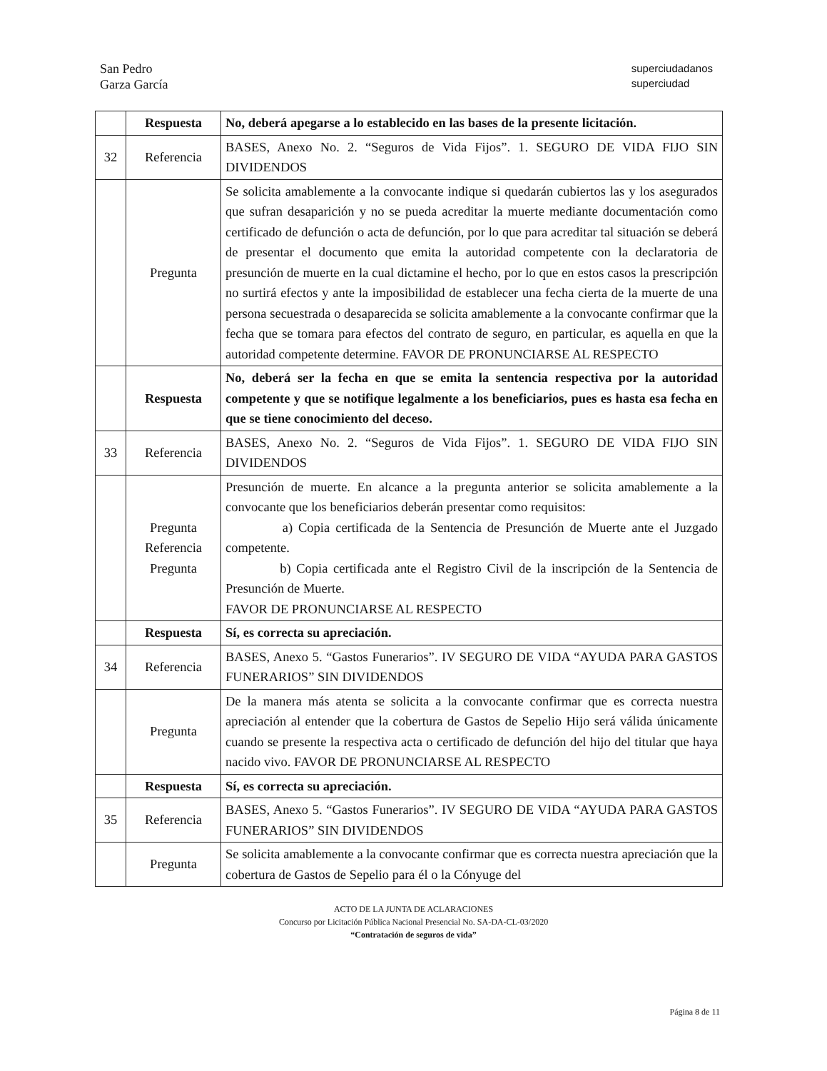San Pedro
Garza García
superciudadanos
superciudad
| | Respuesta | No, deberá apegarse a lo establecido en las bases de la presente licitación. |
| 32 | Referencia | BASES, Anexo No. 2. “Seguros de Vida Fijos”. 1. SEGURO DE VIDA FIJO SIN DIVIDENDOS |
| | Pregunta | Se solicita amablemente a la convocante indique si quedarán cubiertos las y los asegurados que sufran desaparición y no se pueda acreditar la muerte mediante documentación como certificado de defunción o acta de defunción, por lo que para acreditar tal situación se deberá de presentar el documento que emita la autoridad competente con la declaratoria de presunción de muerte en la cual dictamine el hecho, por lo que en estos casos la prescripción no surtirá efectos y ante la imposibilidad de establecer una fecha cierta de la muerte de una persona secuestrada o desaparecida se solicita amablemente a la convocante confirmar que la fecha que se tomara para efectos del contrato de seguro, en particular, es aquella en que la autoridad competente determine. FAVOR DE PRONUNCIARSE AL RESPECTO |
| | Respuesta | No, deberá ser la fecha en que se emita la sentencia respectiva por la autoridad competente y que se notifique legalmente a los beneficiarios, pues es hasta esa fecha en que se tiene conocimiento del deceso. |
| 33 | Referencia | BASES, Anexo No. 2. “Seguros de Vida Fijos”. 1. SEGURO DE VIDA FIJO SIN DIVIDENDOS |
| | Pregunta Referencia Pregunta | Presunción de muerte. En alcance a la pregunta anterior se solicita amablemente a la convocante que los beneficiarios deberán presentar como requisitos: a) Copia certificada de la Sentencia de Presunción de Muerte ante el Juzgado competente. b) Copia certificada ante el Registro Civil de la inscripción de la Sentencia de Presunción de Muerte. FAVOR DE PRONUNCIARSE AL RESPECTO |
| | Respuesta | Sí, es correcta su apreciación. |
| 34 | Referencia | BASES, Anexo 5. “Gastos Funerarios”. IV SEGURO DE VIDA “AYUDA PARA GASTOS FUNERARIOS” SIN DIVIDENDOS |
| | Pregunta | De la manera más atenta se solicita a la convocante confirmar que es correcta nuestra apreciación al entender que la cobertura de Gastos de Sepelio Hijo será válida únicamente cuando se presente la respectiva acta o certificado de defunción del hijo del titular que haya nacido vivo. FAVOR DE PRONUNCIARSE AL RESPECTO |
| | Respuesta | Sí, es correcta su apreciación. |
| 35 | Referencia | BASES, Anexo 5. “Gastos Funerarios”. IV SEGURO DE VIDA “AYUDA PARA GASTOS FUNERARIOS” SIN DIVIDENDOS |
| | Pregunta | Se solicita amablemente a la convocante confirmar que es correcta nuestra apreciación que la cobertura de Gastos de Sepelio para él o la Cónyuge del |
ACTO DE LA JUNTA DE ACLARACIONES
Concurso por Licitación Pública Nacional Presencial No. SA-DA-CL-03/2020
“Contratación de seguros de vida”
Página 8 de 11